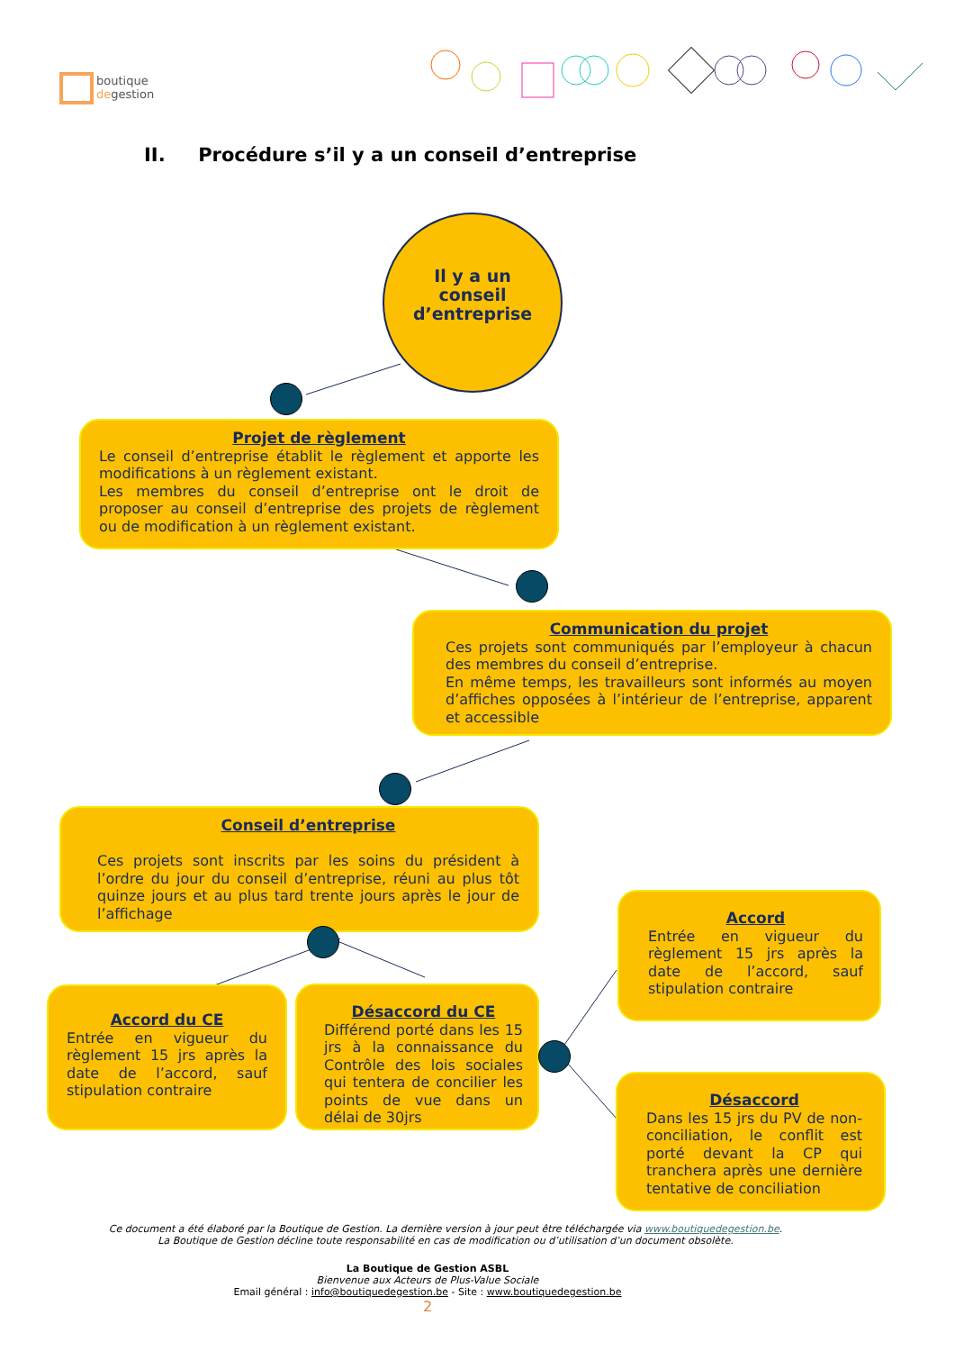boutique
degestion
II. Procédure s’il y a un conseil d’entreprise
Il y a un
conseil
d’entreprise
Projet de règlement
Le conseil d’entreprise établit le règlement et apporte les modifications à un règlement existant.
Les membres du conseil d’entreprise ont le droit de proposer au conseil d’entreprise des projets de règlement ou de modification à un règlement existant.
Communication du projet
Ces projets sont communiqués par l’employeur à chacun des membres du conseil d’entreprise.
En même temps, les travailleurs sont informés au moyen d’affiches opposées à l’intérieur de l’entreprise, apparent et accessible
Conseil d’entreprise
Ces projets sont inscrits par les soins du président à l’ordre du jour du conseil d’entreprise, réuni au plus tôt quinze jours et au plus tard trente jours après le jour de l’affichage
Accord du CE
Entrée en vigueur du règlement 15 jrs après la date de l’accord, sauf stipulation contraire
Désaccord du CE
Différend porté dans les 15 jrs à la connaissance du Contrôle des lois sociales qui tentera de concilier les points de vue dans un délai de 30jrs
Accord
Entrée en vigueur du règlement 15 jrs après la date de l’accord, sauf stipulation contraire
Désaccord
Dans les 15 jrs du PV de non-conciliation, le conflit est porté devant la CP qui tranchera après une dernière tentative de conciliation
Ce document a été élaboré par la Boutique de Gestion. La dernière version à jour peut être téléchargée via www.boutiquedegestion.be.
La Boutique de Gestion décline toute responsabilité en cas de modification ou d’utilisation d’un document obsolète.
La Boutique de Gestion ASBL
Bienvenue aux Acteurs de Plus-Value Sociale
Email général : info@boutiquedegestion.be - Site : www.boutiquedegestion.be
2